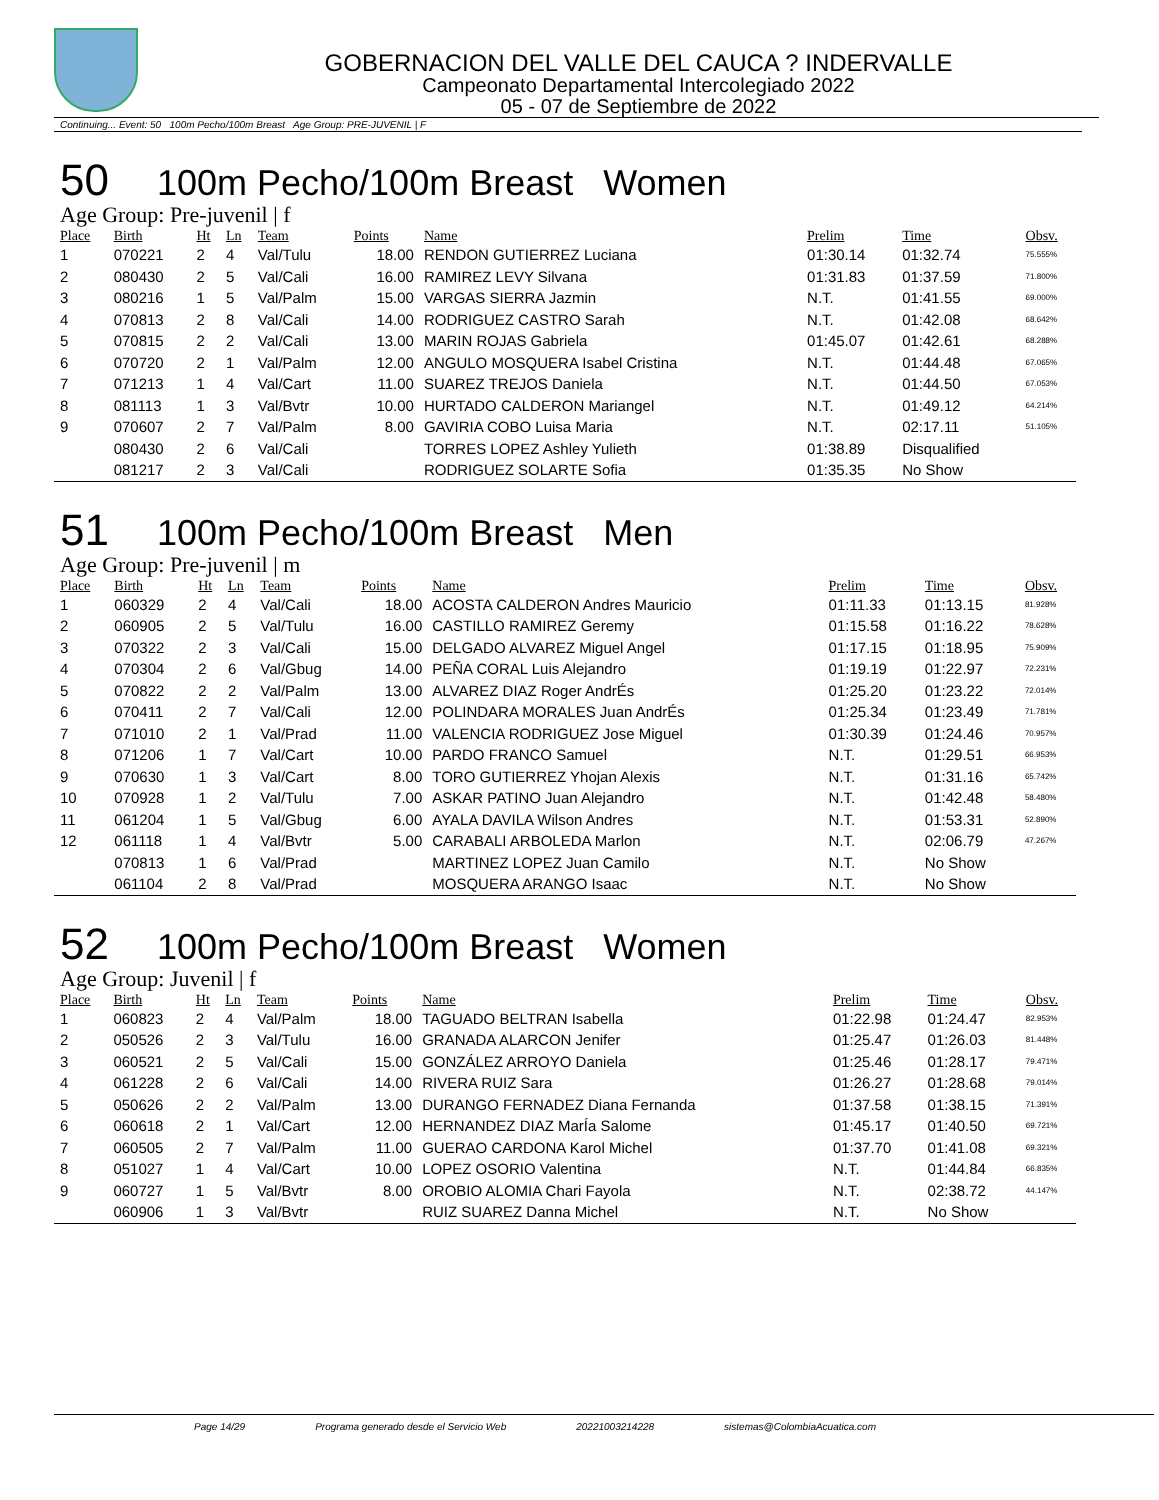GOBERNACION DEL VALLE DEL CAUCA ? INDERVALLE
Campeonato Departamental Intercolegiado 2022
05 - 07 de Septiembre de 2022
Continuing... Event: 50 100m Pecho/100m Breast Age Group: PRE-JUVENIL | F
50 100m Pecho/100m Breast Women
Age Group: Pre-juvenil | f
| Place | Birth | Ht | Ln | Team | Points | Name | Prelim | Time | Obsv. |
| --- | --- | --- | --- | --- | --- | --- | --- | --- | --- |
| 1 | 070221 | 2 | 4 | Val/Tulu | 18.00 | RENDON GUTIERREZ Luciana | 01:30.14 | 01:32.74 | 75.555% |
| 2 | 080430 | 2 | 5 | Val/Cali | 16.00 | RAMIREZ LEVY Silvana | 01:31.83 | 01:37.59 | 71.800% |
| 3 | 080216 | 1 | 5 | Val/Palm | 15.00 | VARGAS SIERRA Jazmin | N.T. | 01:41.55 | 69.000% |
| 4 | 070813 | 2 | 8 | Val/Cali | 14.00 | RODRIGUEZ CASTRO Sarah | N.T. | 01:42.08 | 68.642% |
| 5 | 070815 | 2 | 2 | Val/Cali | 13.00 | MARIN ROJAS Gabriela | 01:45.07 | 01:42.61 | 68.288% |
| 6 | 070720 | 2 | 1 | Val/Palm | 12.00 | ANGULO MOSQUERA Isabel Cristina | N.T. | 01:44.48 | 67.065% |
| 7 | 071213 | 1 | 4 | Val/Cart | 11.00 | SUAREZ TREJOS Daniela | N.T. | 01:44.50 | 67.053% |
| 8 | 081113 | 1 | 3 | Val/Bvtr | 10.00 | HURTADO CALDERON Mariangel | N.T. | 01:49.12 | 64.214% |
| 9 | 070607 | 2 | 7 | Val/Palm | 8.00 | GAVIRIA COBO Luisa Maria | N.T. | 02:17.11 | 51.105% |
| | 080430 | 2 | 6 | Val/Cali | | TORRES LOPEZ Ashley Yulieth | 01:38.89 | Disqualified | |
| | 081217 | 2 | 3 | Val/Cali | | RODRIGUEZ SOLARTE Sofia | 01:35.35 | No Show | |
51 100m Pecho/100m Breast Men
Age Group: Pre-juvenil | m
| Place | Birth | Ht | Ln | Team | Points | Name | Prelim | Time | Obsv. |
| --- | --- | --- | --- | --- | --- | --- | --- | --- | --- |
| 1 | 060329 | 2 | 4 | Val/Cali | 18.00 | ACOSTA CALDERON Andres Mauricio | 01:11.33 | 01:13.15 | 81.928% |
| 2 | 060905 | 2 | 5 | Val/Tulu | 16.00 | CASTILLO RAMIREZ Geremy | 01:15.58 | 01:16.22 | 78.628% |
| 3 | 070322 | 2 | 3 | Val/Cali | 15.00 | DELGADO ALVAREZ Miguel Angel | 01:17.15 | 01:18.95 | 75.909% |
| 4 | 070304 | 2 | 6 | Val/Gbug | 14.00 | PEÑA CORAL Luis Alejandro | 01:19.19 | 01:22.97 | 72.231% |
| 5 | 070822 | 2 | 2 | Val/Palm | 13.00 | ALVAREZ DIAZ Roger AndrÉs | 01:25.20 | 01:23.22 | 72.014% |
| 6 | 070411 | 2 | 7 | Val/Cali | 12.00 | POLINDARA MORALES Juan AndrÉs | 01:25.34 | 01:23.49 | 71.781% |
| 7 | 071010 | 2 | 1 | Val/Prad | 11.00 | VALENCIA RODRIGUEZ Jose Miguel | 01:30.39 | 01:24.46 | 70.957% |
| 8 | 071206 | 1 | 7 | Val/Cart | 10.00 | PARDO FRANCO Samuel | N.T. | 01:29.51 | 66.953% |
| 9 | 070630 | 1 | 3 | Val/Cart | 8.00 | TORO GUTIERREZ Yhojan Alexis | N.T. | 01:31.16 | 65.742% |
| 10 | 070928 | 1 | 2 | Val/Tulu | 7.00 | ASKAR PATINO Juan Alejandro | N.T. | 01:42.48 | 58.480% |
| 11 | 061204 | 1 | 5 | Val/Gbug | 6.00 | AYALA DAVILA Wilson Andres | N.T. | 01:53.31 | 52.890% |
| 12 | 061118 | 1 | 4 | Val/Bvtr | 5.00 | CARABALI ARBOLEDA Marlon | N.T. | 02:06.79 | 47.267% |
| | 070813 | 1 | 6 | Val/Prad | | MARTINEZ LOPEZ Juan Camilo | N.T. | No Show | |
| | 061104 | 2 | 8 | Val/Prad | | MOSQUERA ARANGO Isaac | N.T. | No Show | |
52 100m Pecho/100m Breast Women
Age Group: Juvenil | f
| Place | Birth | Ht | Ln | Team | Points | Name | Prelim | Time | Obsv. |
| --- | --- | --- | --- | --- | --- | --- | --- | --- | --- |
| 1 | 060823 | 2 | 4 | Val/Palm | 18.00 | TAGUADO BELTRAN Isabella | 01:22.98 | 01:24.47 | 82.953% |
| 2 | 050526 | 2 | 3 | Val/Tulu | 16.00 | GRANADA ALARCON Jenifer | 01:25.47 | 01:26.03 | 81.448% |
| 3 | 060521 | 2 | 5 | Val/Cali | 15.00 | GONZÁLEZ ARROYO Daniela | 01:25.46 | 01:28.17 | 79.471% |
| 4 | 061228 | 2 | 6 | Val/Cali | 14.00 | RIVERA RUIZ Sara | 01:26.27 | 01:28.68 | 79.014% |
| 5 | 050626 | 2 | 2 | Val/Palm | 13.00 | DURANGO FERNADEZ Diana Fernanda | 01:37.58 | 01:38.15 | 71.391% |
| 6 | 060618 | 2 | 1 | Val/Cart | 12.00 | HERNANDEZ DIAZ MarÍa Salome | 01:45.17 | 01:40.50 | 69.721% |
| 7 | 060505 | 2 | 7 | Val/Palm | 11.00 | GUERAO CARDONA Karol Michel | 01:37.70 | 01:41.08 | 69.321% |
| 8 | 051027 | 1 | 4 | Val/Cart | 10.00 | LOPEZ OSORIO Valentina | N.T. | 01:44.84 | 66.835% |
| 9 | 060727 | 1 | 5 | Val/Bvtr | 8.00 | OROBIO ALOMIA Chari Fayola | N.T. | 02:38.72 | 44.147% |
| | 060906 | 1 | 3 | Val/Bvtr | | RUIZ SUAREZ Danna Michel | N.T. | No Show | |
Page 14/29 Programa generado desde el Servicio Web 20221003214228 sistemas@ColombiaAcuatica.com